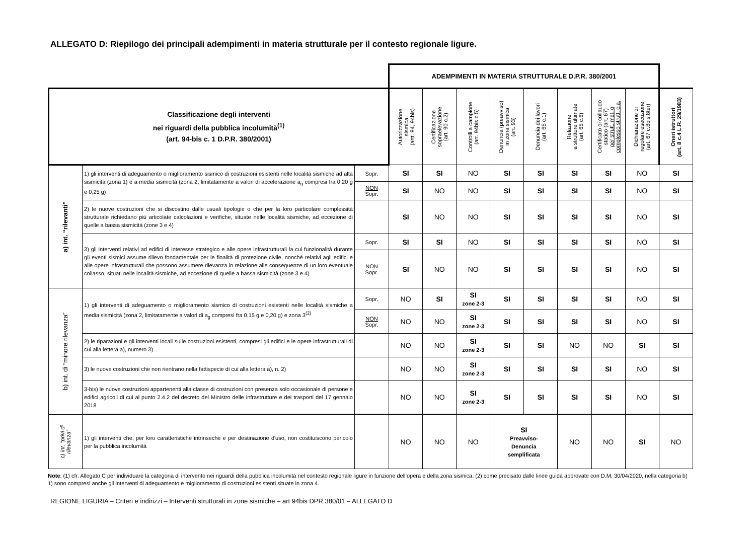ALLEGATO D: Riepilogo dei principali adempimenti in materia strutturale per il contesto regionale ligure.
| | | | ADEMPIMENTI IN MATERIA STRUTTURALE D.P.R. 380/2001 | | | | | | | | |
| Classificazione degli interventi nei riguardi della pubblica incolumità<sup>(1)</sup> (art. 94-bis c. 1 D.P.R. 380/2001) | | | Autorizzazione sismica (artt. 94, 94bis) | Certificazione sopraelevazione (art. 90 c.2) | Controlli a campione (art. 94bis c.5) | Denuncia (preavviso) in zona sismica (art. 93) | Denuncia dei lavori (art. 65 c.1) | Relazione a strutture ultimate (art. 65 c.6) | Certificato di collaudo statico (art. 67) per strutt. met. o complesso strutt. c.a. | Dichiarazione di regolare esecuzione (art. 67 c.8bis,8ter) | Oneri istruttori (art. 8 c.4 L.R. 29/1983) |
| a) int. “rilevanti” | 1) gli interventi di adeguamento o miglioramento sismico di costruzioni esistenti nelle località sismiche ad alta sismicità (zona 1) e a media sismicità (zona 2, limitatamente a valori di accelerazione a<sub>g</sub> compresi fra 0,20 g e 0,25 g) | Sopr. | SI | SI | NO | SI | SI | SI | SI | NO | SI |
| | | NON Sopr. | SI | NO | NO | SI | SI | SI | SI | NO | SI |
| | 2) le nuove costruzioni che si discostino dalle usuali tipologie o che per la loro particolare complessità strutturale richiedano più articolate calcolazioni e verifiche, situate nelle località sismiche, ad eccezione di quelle a bassa sismicità (zone 3 e 4) | | SI | NO | NO | SI | SI | SI | SI | NO | SI |
| | 3) gli interventi relativi ad edifici di interesse strategico e alle opere infrastrutturali la cui funzionalità durante gli eventi sismici assume rilievo fondamentale per le finalità di protezione civile, nonché relativi agli edifici e alle opere infrastrutturali che possono assumere rilevanza in relazione alle conseguenze di un loro eventuale collasso, situati nelle località sismiche, ad eccezione di quelle a bassa sismicità (zone 3 e 4) | Sopr. | SI | SI | NO | SI | SI | SI | SI | NO | SI |
| | | NON Sopr. | SI | NO | NO | SI | SI | SI | SI | NO | SI |
| b) int. di “minore rilevanza” | 1) gli interventi di adeguamento o miglioramento sismico di costruzioni esistenti nelle località sismiche a media sismicità (zona 2, limitatamente a valori di a<sub>g</sub> compresi fra 0,15 g e 0,20 g) e zona 3<sup>(2)</sup> | Sopr. | NO | SI | SI zone 2-3 | SI | SI | SI | SI | NO | SI |
| | | NON Sopr. | NO | NO | SI zone 2-3 | SI | SI | SI | SI | NO | SI |
| | 2) le riparazioni e gli interventi locali sulle costruzioni esistenti, compresi gli edifici e le opere infrastrutturali di cui alla lettera a), numero 3) | | NO | NO | SI zone 2-3 | SI | SI | NO | NO | SI | SI |
| | 3) le nuove costruzioni che non rientrano nella fattispecie di cui alla lettera a), n. 2) | | NO | NO | SI zone 2-3 | SI | SI | SI | SI | NO | SI |
| | 3-bis) le nuove costruzioni appartenenti alla classe di costruzioni con presenza solo occasionale di persone e edifici agricoli di cui al punto 2.4.2 del decreto del Ministro delle infrastrutture e dei trasporti del 17 gennaio 2018 | | NO | NO | SI zone 2-3 | SI | SI | SI | SI | NO | SI |
| c) int. “privi di rilevanza” | 1) gli interventi che, per loro caratteristiche intrinseche e per destinazione d'uso, non costituiscono pericolo per la pubblica incolumità | | NO | NO | NO | SI Preavviso- Denuncia semplificata | | NO | NO | SI | NO |
Note: (1) cfr. Allegato C per individuare la categoria di intervento nei riguardi della pubblica incolumità nel contesto regionale ligure in funzione dell’opera e della zona sismica. (2) come precisato dalle linee guida approvate con D.M. 30/04/2020, nella categoria b) 1) sono compresi anche gli interventi di adeguamento e miglioramento di costruzioni esistenti situate in zona 4.
REGIONE LIGURIA – Criteri e indirizzi – Interventi strutturali in zone sismiche – art 94bis DPR 380/01 – ALLEGATO D